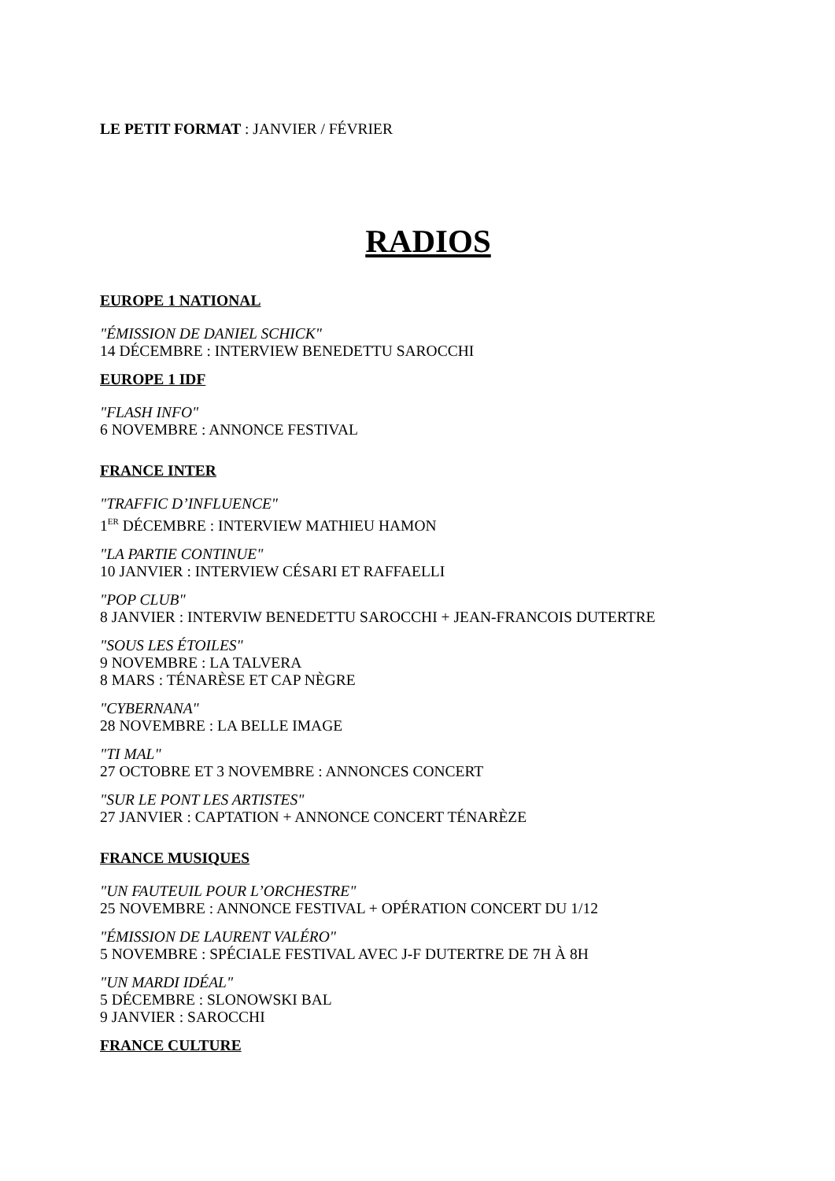LE PETIT FORMAT : JANVIER / FÉVRIER
RADIOS
EUROPE 1 NATIONAL
"ÉMISSION DE DANIEL SCHICK"
14 DÉCEMBRE : INTERVIEW BENEDETTU SAROCCHI
EUROPE 1 IDF
"FLASH INFO"
6 NOVEMBRE : ANNONCE FESTIVAL
FRANCE INTER
"TRAFFIC D’INFLUENCE"
1<sup>ER</sup> DÉCEMBRE : INTERVIEW MATHIEU HAMON
"LA PARTIE CONTINUE"
10 JANVIER : INTERVIEW CÉSARI ET RAFFAELLI
"POP CLUB"
8 JANVIER : INTERVIW BENEDETTU SAROCCHI + JEAN-FRANCOIS DUTERTRE
"SOUS LES ÉTOILES"
9 NOVEMBRE : LA TALVERA
8 MARS : TÉNARÈSE ET CAP NÈGRE
"CYBERNANA"
28 NOVEMBRE : LA BELLE IMAGE
"TI MAL"
27 OCTOBRE ET 3 NOVEMBRE : ANNONCES CONCERT
"SUR LE PONT LES ARTISTES"
27 JANVIER : CAPTATION + ANNONCE CONCERT TÉNARÈZE
FRANCE MUSIQUES
"UN FAUTEUIL POUR L’ORCHESTRE"
25 NOVEMBRE : ANNONCE FESTIVAL + OPÉRATION CONCERT DU 1/12
"ÉMISSION DE LAURENT VALÉRO"
5 NOVEMBRE : SPÉCIALE FESTIVAL AVEC J-F DUTERTRE DE 7H À 8H
"UN MARDI IDÉAL"
5 DÉCEMBRE : SLONOWSKI BAL
9 JANVIER : SAROCCHI
FRANCE CULTURE